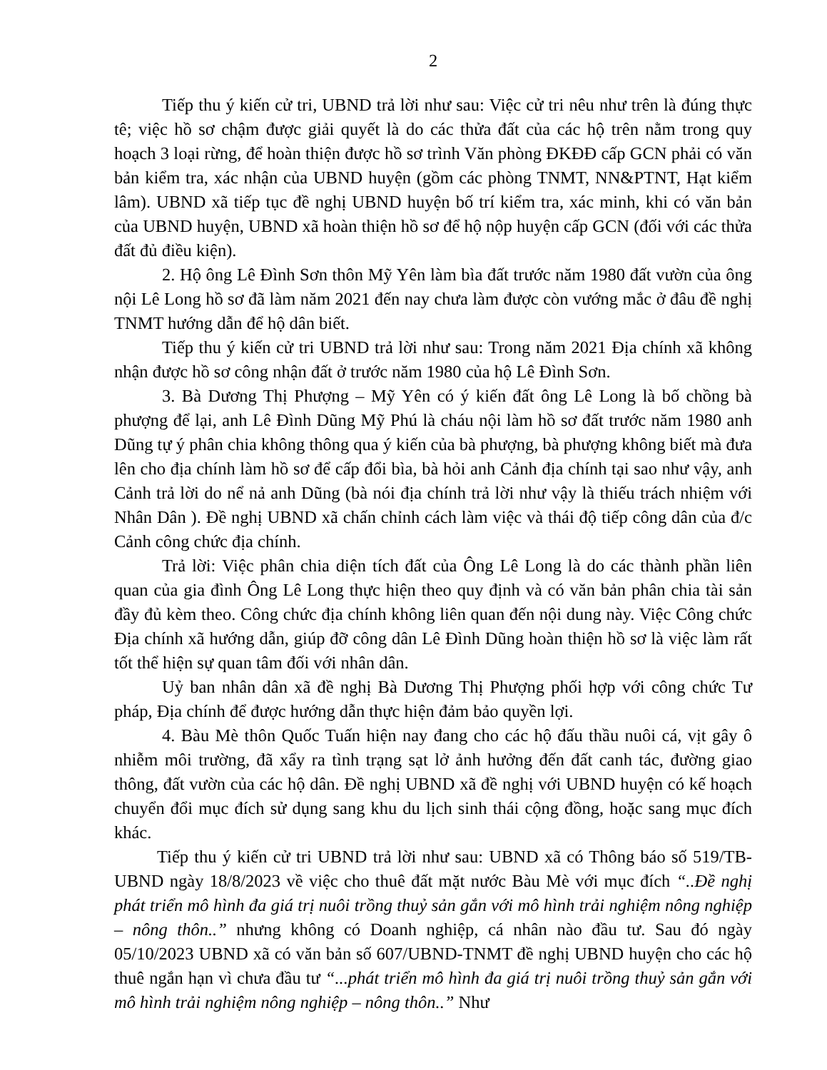2
Tiếp thu ý kiến cử tri, UBND trả lời như sau: Việc cử tri nêu như trên là đúng thực tê; việc hồ sơ chậm được giải quyết là do các thửa đất của các hộ trên nằm trong quy hoạch 3 loại rừng, để hoàn thiện được hồ sơ trình Văn phòng ĐKĐĐ cấp GCN phải có văn bản kiểm tra, xác nhận của UBND huyện (gồm các phòng TNMT, NN&PTNT, Hạt kiểm lâm). UBND xã tiếp tục đề nghị UBND huyện bố trí kiểm tra, xác minh, khi có văn bản của UBND huyện, UBND xã hoàn thiện hồ sơ để hộ nộp huyện cấp GCN (đối với các thửa đất đủ điều kiện).
2. Hộ ông Lê Đình Sơn thôn Mỹ Yên làm bìa đất trước năm 1980 đất vườn của ông nội Lê Long hồ sơ đã làm năm 2021 đến nay chưa làm được còn vướng mắc ở đâu đề nghị TNMT hướng dẫn để hộ dân biết.
Tiếp thu ý kiến cử tri UBND trả lời như sau: Trong năm 2021 Địa chính xã không nhận được hồ sơ công nhận đất ở trước năm 1980 của hộ Lê Đình Sơn.
3. Bà Dương Thị Phượng – Mỹ Yên có ý kiến đất ông Lê Long là bố chồng bà phượng để lại, anh Lê Đình Dũng Mỹ Phú là cháu nội làm hồ sơ đất trước năm 1980 anh Dũng tự ý phân chia không thông qua ý kiến của bà phượng, bà phượng không biết mà đưa lên cho địa chính làm hồ sơ để cấp đổi bìa, bà hỏi anh Cảnh địa chính tại sao như vậy, anh Cảnh trả lời do nể nả anh Dũng (bà nói địa chính trả lời như vậy là thiếu trách nhiệm với Nhân Dân ). Đề nghị UBND xã chấn chỉnh cách làm việc và thái độ tiếp công dân của đ/c Cảnh công chức địa chính.
Trả lời: Việc phân chia diện tích đất của Ông Lê Long là do các thành phần liên quan của gia đình Ông Lê Long thực hiện theo quy định và có văn bản phân chia tài sản đầy đủ kèm theo. Công chức địa chính không liên quan đến nội dung này. Việc Công chức Địa chính xã hướng dẫn, giúp đỡ công dân Lê Đình Dũng hoàn thiện hồ sơ là việc làm rất tốt thể hiện sự quan tâm đối với nhân dân.
Uỷ ban nhân dân xã đề nghị Bà Dương Thị Phượng phối hợp với công chức Tư pháp, Địa chính để được hướng dẫn thực hiện đảm bảo quyền lợi.
4. Bàu Mè thôn Quốc Tuấn hiện nay đang cho các hộ đấu thầu nuôi cá, vịt gây ô nhiễm môi trường, đã xẩy ra tình trạng sạt lở ảnh hưởng đến đất canh tác, đường giao thông, đất vườn của các hộ dân. Đề nghị UBND xã đề nghị với UBND huyện có kế hoạch chuyển đổi mục đích sử dụng sang khu du lịch sinh thái cộng đồng, hoặc sang mục đích khác.
Tiếp thu ý kiến cử tri UBND trả lời như sau: UBND xã có Thông báo số 519/TB-UBND ngày 18/8/2023 về việc cho thuê đất mặt nước Bàu Mè với mục đích “..Đề nghị phát triển mô hình đa giá trị nuôi trồng thuỷ sản gắn với mô hình trải nghiệm nông nghiệp – nông thôn..” nhưng không có Doanh nghiệp, cá nhân nào đầu tư. Sau đó ngày 05/10/2023 UBND xã có văn bản số 607/UBND-TNMT đề nghị UBND huyện cho các hộ thuê ngắn hạn vì chưa đầu tư “...phát triển mô hình đa giá trị nuôi trồng thuỷ sản gắn với mô hình trải nghiệm nông nghiệp – nông thôn..” Như